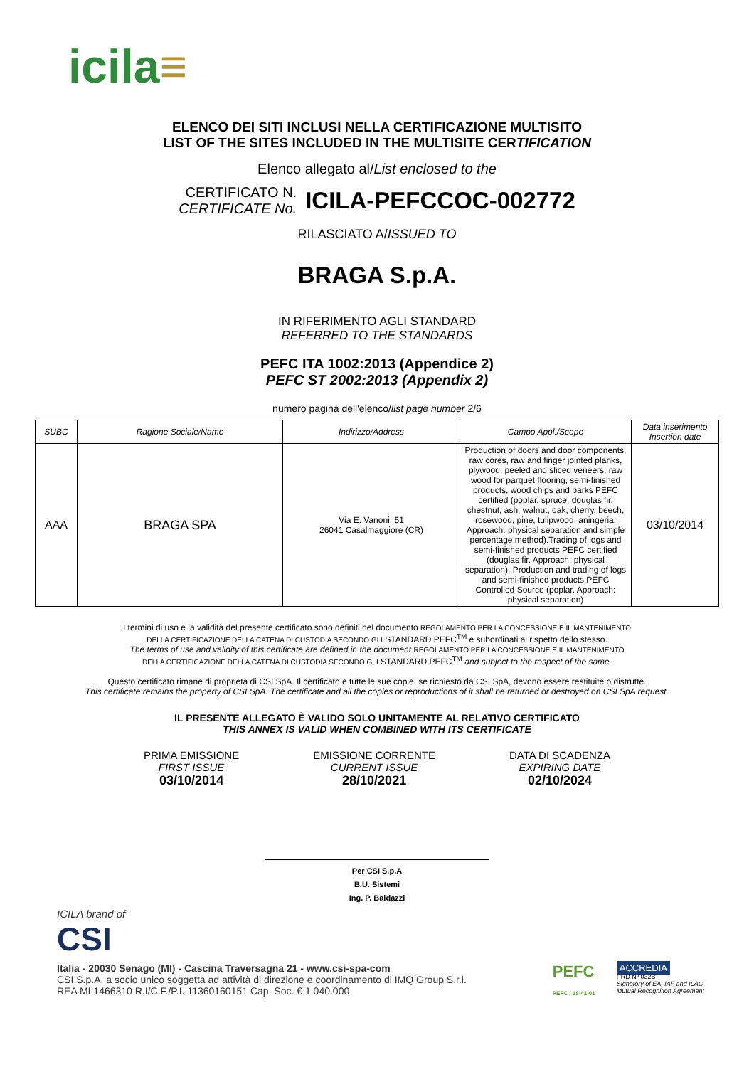icila≡
ELENCO DEI SITI INCLUSI NELLA CERTIFICAZIONE MULTISITO
LIST OF THE SITES INCLUDED IN THE MULTISITE CERTIFICATION
Elenco allegato al/List enclosed to the
CERTIFICATO N.
CERTIFICATE No.
ICILA-PEFCCOC-002772
RILASCIATO A/ISSUED TO
BRAGA S.p.A.
IN RIFERIMENTO AGLI STANDARD
REFERRED TO THE STANDARDS
PEFC ITA 1002:2013 (Appendice 2)
PEFC ST 2002:2013 (Appendix 2)
numero pagina dell'elenco/list page number 2/6
| SUBC | Ragione Sociale/Name | Indirizzo/Address | Campo Appl./Scope | Data inserimento Insertion date |
| --- | --- | --- | --- | --- |
| AAA | BRAGA SPA | Via E. Vanoni, 51 26041 Casalmaggiore (CR) | Production of doors and door components, raw cores, raw and finger jointed planks, plywood, peeled and sliced veneers, raw wood for parquet flooring, semi-finished products, wood chips and barks PEFC certified (poplar, spruce, douglas fir, chestnut, ash, walnut, oak, cherry, beech, rosewood, pine, tulipwood, aningeria. Approach: physical separation and simple percentage method).Trading of logs and semi-finished products PEFC certified (douglas fir. Approach: physical separation). Production and trading of logs and semi-finished products PEFC Controlled Source (poplar. Approach: physical separation) | 03/10/2014 |
I termini di uso e la validità del presente certificato sono definiti nel documento REGOLAMENTO PER LA CONCESSIONE E IL MANTENIMENTO
DELLA CERTIFICAZIONE DELLA CATENA DI CUSTODIA SECONDO GLI STANDARD PEFC<sup>TM</sup> e subordinati al rispetto dello stesso.
The terms of use and validity of this certificate are defined in the document REGOLAMENTO PER LA CONCESSIONE E IL MANTENIMENTO
DELLA CERTIFICAZIONE DELLA CATENA DI CUSTODIA SECONDO GLI STANDARD PEFC<sup>TM</sup> and subject to the respect of the same.
Questo certificato rimane di proprietà di CSI SpA. Il certificato e tutte le sue copie, se richiesto da CSI SpA, devono essere restituite o distrutte.
This certificate remains the property of CSI SpA. The certificate and all the copies or reproductions of it shall be returned or destroyed on CSI SpA request.
IL PRESENTE ALLEGATO È VALIDO SOLO UNITAMENTE AL RELATIVO CERTIFICATO
THIS ANNEX IS VALID WHEN COMBINED WITH ITS CERTIFICATE
PRIMA EMISSIONE
FIRST ISSUE
03/10/2014
EMISSIONE CORRENTE
CURRENT ISSUE
28/10/2021
DATA DI SCADENZA
EXPIRING DATE
02/10/2024
Per CSI S.p.A
B.U. Sistemi
Ing. P. Baldazzi
ICILA brand of
CSI
Italia - 20030 Senago (MI) - Cascina Traversagna 21 - www.csi-spa-com
CSI S.p.A. a socio unico soggetta ad attività di direzione e coordinamento di IMQ Group S.r.l.
REA MI 1466310 R.I/C.F./P.I. 11360160151 Cap. Soc. € 1.040.000
PEFC
PEFC / 18-41-01
ACCREDIA
PRD Nº 032B
Signatory of EA, IAF and ILAC
Mutual Recognition Agreement